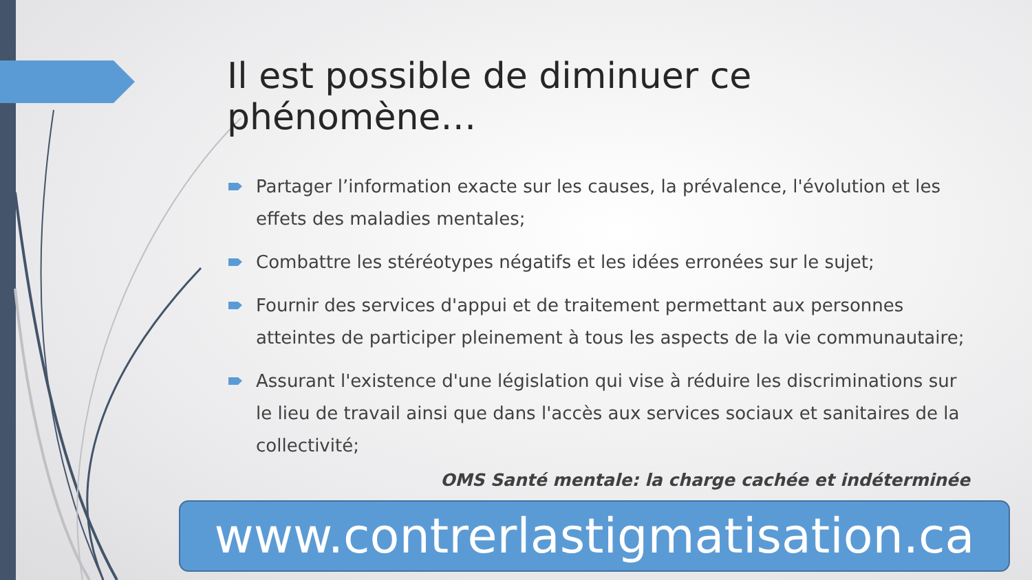Il est possible de diminuer ce phénomène…
Partager l’information exacte sur les causes, la prévalence, l'évolution et les effets des maladies mentales;
Combattre les stéréotypes négatifs et les idées erronées sur le sujet;
Fournir des services d'appui et de traitement permettant aux personnes atteintes de participer pleinement à tous les aspects de la vie communautaire;
Assurant l'existence d'une législation qui vise à réduire les discriminations sur le lieu de travail ainsi que dans l'accès aux services sociaux et sanitaires de la collectivité;
OMS Santé mentale: la charge cachée et indéterminée
www.contrerlastigmatisation.ca